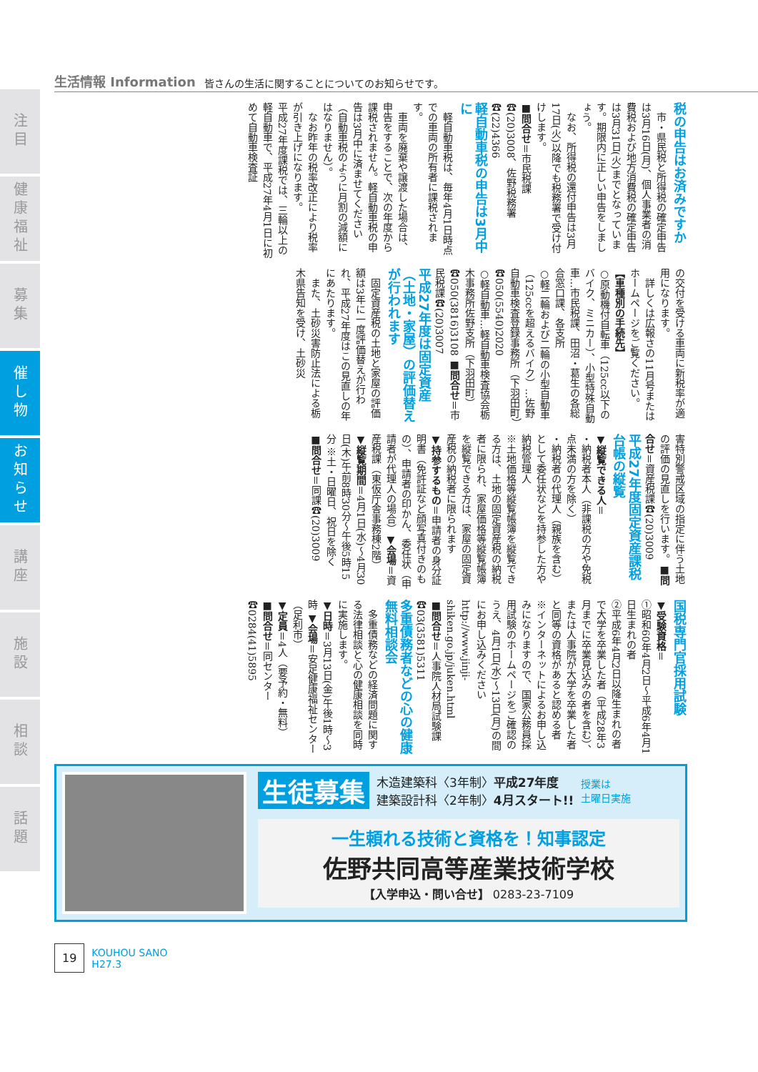注目
健康福祉
募集
催し物
お知らせ
講座
施設
相談
話題
生活情報 Information 皆さんの生活に関することについてのお知らせです。
税の申告はお済みですか
市・県民税と所得税の確定申告は3月16日(月)、個人事業者の消費税および地方消費税の確定申告は3月31日(火)までとなっています。期限内に正しい申告をしましょう。
なお、所得税の還付申告は3月17日(火)以降でも税務署で受け付けします。
■問合せ＝市民税課☎(20)3008、佐野税務署☎(22)4366
軽自動車税の申告は3月中に
軽自動車税は、毎年4月1日時点での車両の所有者に課税されます。
車両を廃棄や譲渡した場合は、申告をすることで、次の年度から課税されません。軽自動車税の申告は3月中に済ませてください（自動車税のように月割の減額にはなりません）。
なお昨年の税率改正により税率が引き上げになります。
平成27年度課税では、三輪以上の軽自動車で、平成27年4月1日に初めて自動車検査証
の交付を受ける車両に新税率が適用になります。
詳しくは広報さの11月号またはホームページをご覧ください。
【車種別の手続先】
○原動機付自転車（125cc以下のバイク、ミニカー）、小型特殊自動車…市民税課、田沼・葛生の各総合窓口課、各支所
○軽二輪および二輪の小型自動車（125ccを超えるバイク）…佐野自動車検査登録事務所（下羽田町）☎050(5540)2020
○軽自動車…軽自動車検査協会栃木事務所佐野支所（下羽田町）☎050(3816)3108 ■問合せ＝市民税課☎(20)3007
平成27年度は固定資産（土地・家屋）の評価替えが行われます
固定資産税の土地と家屋の評価額は3年に一度評価替えが行われ、平成27年度はこの見直しの年にあたります。
また、土砂災害防止法による栃木県告知を受け、土砂災
害特別警戒区域の指定に伴う土地の評価の見直しを行います。■問合せ＝資産税課☎(20)3009
平成27年度固定資産課税台帳の縦覧
▼縦覧できる人＝
・納税者本人（非課税の方や免税点未満の方を除く）
・納税者の代理人（親族を含む）として委任状などを持参した方や納税管理人
※土地価格等縦覧帳簿を縦覧できる方は、土地の固定資産税の納税者に限られ、家屋価格等縦覧帳簿を縦覧できる方は、家屋の固定資産税の納税者に限られます
▼持参するもの＝申請者の身分証明書（免許証など顔写真付きのもの）、申請者の印かん、委任状（申請者が代理人の場合）▼会場＝資産税課（東仮庁舎事務棟2階）
▼縦覧期間＝4月1日(水)～4月30日(木)午前8時30分～午後5時15分 ※土・日曜日、祝日を除く
■問合せ＝同課☎(20)3009
国税専門官採用試験
▼受験資格＝
①昭和60年4月2日～平成6年4月1日生まれの者
②平成6年4月2日以降生まれの者で大学を卒業した者（平成28年3月までに卒業見込みの者を含む）、または人事院が大学を卒業した者と同等の資格があると認める者
※インターネットによるお申し込みになりますので、国家公務員採用試験のホームページをご確認のうえ、4月1日(水)～13日(月)の間にお申し込みください http://www.jinji-shiken.go.jp/juken.html
■問合せ＝人事院人材局試験課☎03(3581)5311
多重債務者などの心の健康無料相談会
多重債務などの経済問題に関する法律相談と心の健康相談を同時に実施します。
▼日時＝3月13日(金)午後1時～3時 ▼会場＝安足健康福祉センター（足利市）
▼定員＝4人（要予約・無料）
■問合せ＝同センター☎0284(41)5895
生徒募集 木造建築科〈3年制〉平成27年度
建築設計科〈2年制〉4月スタート!! 授業は
土曜日実施
一生頼れる技術と資格を！知事認定
佐野共同高等産業技術学校
【入学申込・問い合せ】 0283-23-7109
19 KOUHOU SANO
H27.3